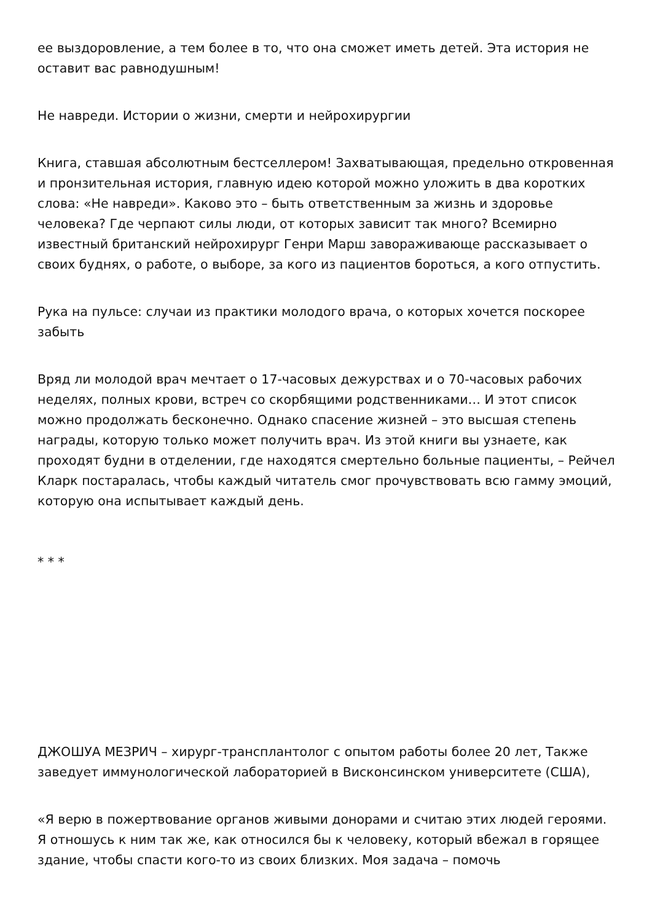ее выздоровление, а тем более в то, что она сможет иметь детей. Эта история не оставит вас равнодушным!
Не навреди. Истории о жизни, смерти и нейрохирургии
Книга, ставшая абсолютным бестселлером! Захватывающая, предельно откровенная и пронзительная история, главную идею которой можно уложить в два коротких слова: «Не навреди». Каково это – быть ответственным за жизнь и здоровье человека? Где черпают силы люди, от которых зависит так много? Всемирно известный британский нейрохирург Генри Марш завораживающе рассказывает о своих буднях, о работе, о выборе, за кого из пациентов бороться, а кого отпустить.
Рука на пульсе: случаи из практики молодого врача, о которых хочется поскорее забыть
Вряд ли молодой врач мечтает о 17-часовых дежурствах и о 70-часовых рабочих неделях, полных крови, встреч со скорбящими родственниками… И этот список можно продолжать бесконечно. Однако спасение жизней – это высшая степень награды, которую только может получить врач. Из этой книги вы узнаете, как проходят будни в отделении, где находятся смертельно больные пациенты, – Рейчел Кларк постаралась, чтобы каждый читатель смог прочувствовать всю гамму эмоций, которую она испытывает каждый день.
* * *
ДЖОШУА МЕЗРИЧ – хирург-трансплантолог с опытом работы более 20 лет, Также заведует иммунологической лабораторией в Висконсинском университете (США),
«Я верю в пожертвование органов живыми донорами и считаю этих людей героями. Я отношусь к ним так же, как относился бы к человеку, который вбежал в горящее здание, чтобы спасти кого-то из своих близких. Моя задача – помочь